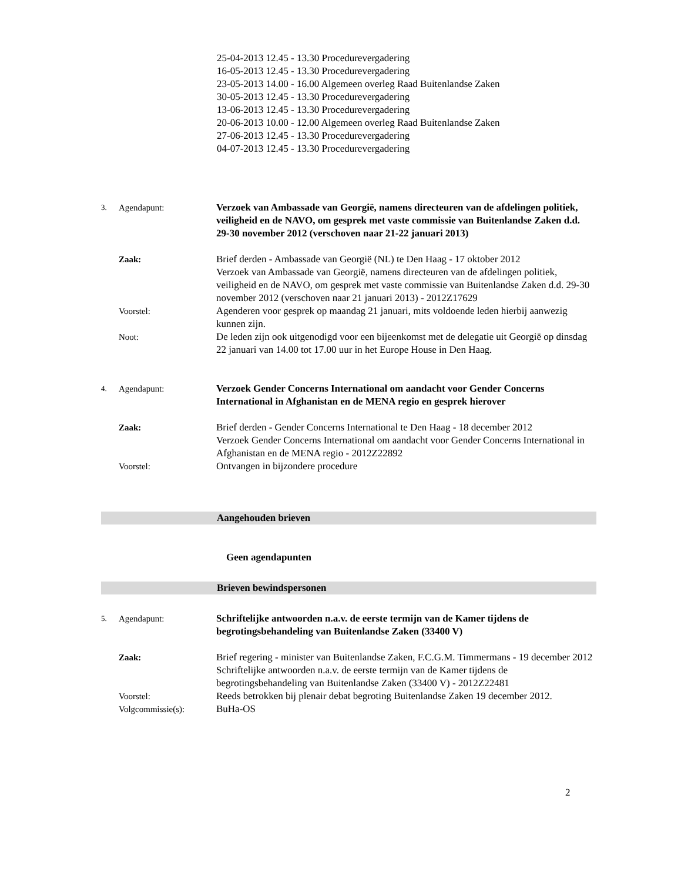25-04-2013 12.45 - 13.30 Procedurevergadering
16-05-2013 12.45 - 13.30 Procedurevergadering
23-05-2013 14.00 - 16.00 Algemeen overleg Raad Buitenlandse Zaken
30-05-2013 12.45 - 13.30 Procedurevergadering
13-06-2013 12.45 - 13.30 Procedurevergadering
20-06-2013 10.00 - 12.00 Algemeen overleg Raad Buitenlandse Zaken
27-06-2013 12.45 - 13.30 Procedurevergadering
04-07-2013 12.45 - 13.30 Procedurevergadering
3.
Agendapunt: Verzoek van Ambassade van Georgië, namens directeuren van de afdelingen politiek, veiligheid en de NAVO, om gesprek met vaste commissie van Buitenlandse Zaken d.d. 29-30 november 2012 (verschoven naar 21-22 januari 2013)
Zaak: Brief derden - Ambassade van Georgië (NL) te Den Haag - 17 oktober 2012
Verzoek van Ambassade van Georgië, namens directeuren van de afdelingen politiek, veiligheid en de NAVO, om gesprek met vaste commissie van Buitenlandse Zaken d.d. 29-30 november 2012 (verschoven naar 21 januari 2013) - 2012Z17629
Voorstel: Agenderen voor gesprek op maandag 21 januari, mits voldoende leden hierbij aanwezig kunnen zijn.
Noot: De leden zijn ook uitgenodigd voor een bijeenkomst met de delegatie uit Georgië op dinsdag 22 januari van 14.00 tot 17.00 uur in het Europe House in Den Haag.
4.
Agendapunt: Verzoek Gender Concerns International om aandacht voor Gender Concerns International in Afghanistan en de MENA regio en gesprek hierover
Zaak: Brief derden - Gender Concerns International te Den Haag - 18 december 2012
Verzoek Gender Concerns International om aandacht voor Gender Concerns International in Afghanistan en de MENA regio - 2012Z22892
Voorstel: Ontvangen in bijzondere procedure
Aangehouden brieven
Geen agendapunten
Brieven bewindspersonen
5.
Agendapunt: Schriftelijke antwoorden n.a.v. de eerste termijn van de Kamer tijdens de begrotingsbehandeling van Buitenlandse Zaken (33400 V)
Zaak: Brief regering - minister van Buitenlandse Zaken, F.C.G.M. Timmermans - 19 december 2012
Schriftelijke antwoorden n.a.v. de eerste termijn van de Kamer tijdens de begrotingsbehandeling van Buitenlandse Zaken (33400 V) - 2012Z22481
Voorstel: Reeds betrokken bij plenair debat begroting Buitenlandse Zaken 19 december 2012.
Volgcommissie(s): BuHa-OS
2